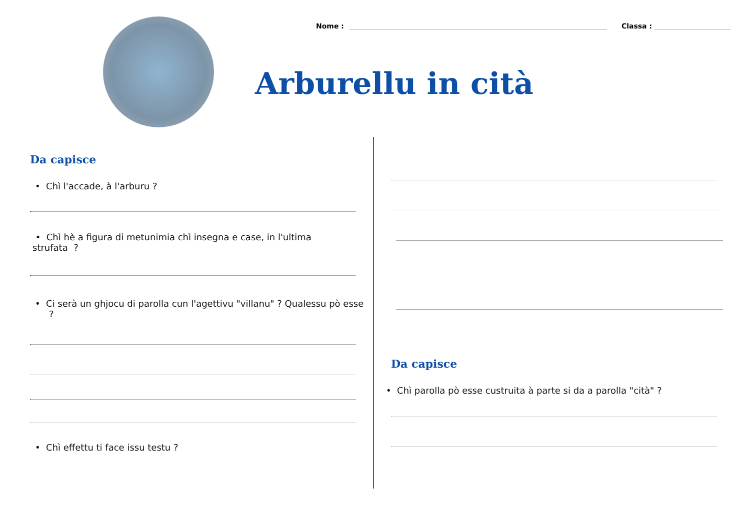Nome : Classa :
Arburellu in cità
Da capisce
• Chì l'accade, à l'arburu ?
• Chì hè a figura di metunimia chì insegna e case, in l'ultima
strufata ?
• Ci serà un ghjocu di parolla cun l'agettivu "villanu" ? Qualessu pò esse ?
• Chì effettu ti face issu testu ?
Da capisce
• Chì parolla pò esse custruita à parte si da a parolla "cità" ?